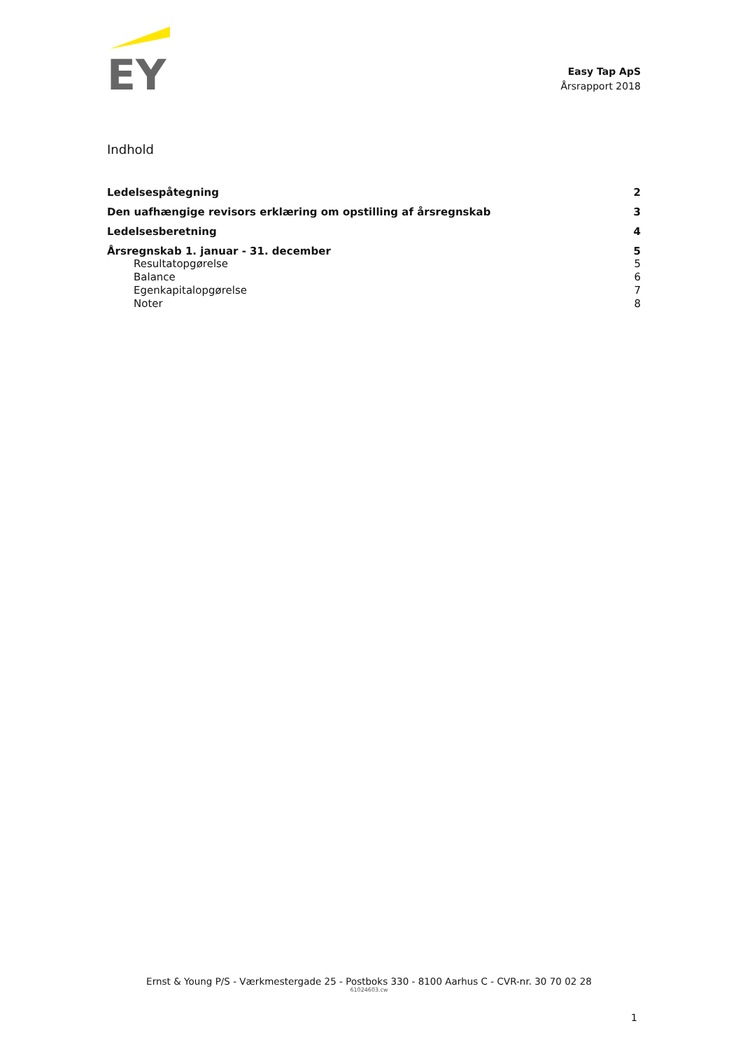EY
Easy Tap ApS
Årsrapport 2018
Indhold
Ledelsespåtegning 2
Den uafhængige revisors erklæring om opstilling af årsregnskab 3
Ledelsesberetning 4
Årsregnskab 1. januar - 31. december 5
Resultatopgørelse 5
Balance 6
Egenkapitalopgørelse 7
Noter 8
Ernst & Young P/S - Værkmestergade 25 - Postboks 330 - 8100 Aarhus C - CVR-nr. 30 70 02 28
61024603.cw
1